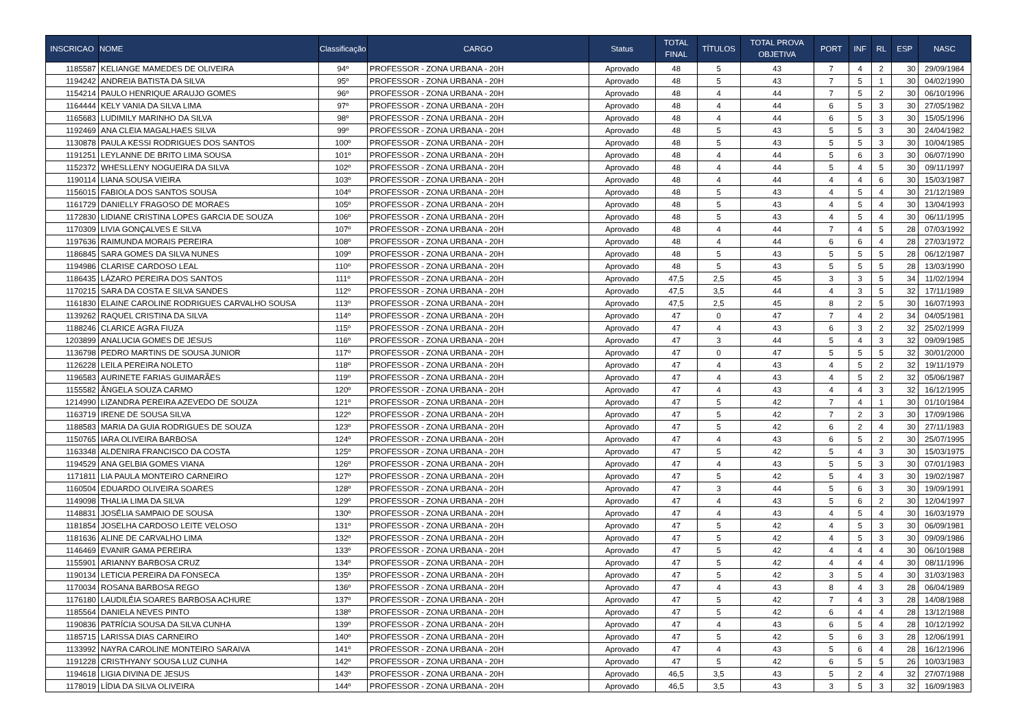| INSCRICAO | NOME | Classificação | CARGO | Status | TOTAL FINAL | TÍTULOS | TOTAL PROVA OBJETIVA | PORT | INF | RL | ESP | NASC |
| --- | --- | --- | --- | --- | --- | --- | --- | --- | --- | --- | --- | --- |
| 1185587 | KELIANGE MAMEDES DE OLIVEIRA | 94º | PROFESSOR - ZONA URBANA - 20H | Aprovado | 48 | 5 | 43 | 7 | 4 | 2 | 30 | 29/09/1984 |
| 1194242 | ANDREIA BATISTA DA SILVA | 95º | PROFESSOR - ZONA URBANA - 20H | Aprovado | 48 | 5 | 43 | 7 | 5 | 1 | 30 | 04/02/1990 |
| 1154214 | PAULO HENRIQUE ARAUJO GOMES | 96º | PROFESSOR - ZONA URBANA - 20H | Aprovado | 48 | 4 | 44 | 7 | 5 | 2 | 30 | 06/10/1996 |
| 1164444 | KELY VANIA DA SILVA LIMA | 97º | PROFESSOR - ZONA URBANA - 20H | Aprovado | 48 | 4 | 44 | 6 | 5 | 3 | 30 | 27/05/1982 |
| 1165683 | LUDIMILY MARINHO DA SILVA | 98º | PROFESSOR - ZONA URBANA - 20H | Aprovado | 48 | 4 | 44 | 6 | 5 | 3 | 30 | 15/05/1996 |
| 1192469 | ANA CLEIA MAGALHAES SILVA | 99º | PROFESSOR - ZONA URBANA - 20H | Aprovado | 48 | 5 | 43 | 5 | 5 | 3 | 30 | 24/04/1982 |
| 1130878 | PAULA KESSI RODRIGUES DOS SANTOS | 100º | PROFESSOR - ZONA URBANA - 20H | Aprovado | 48 | 5 | 43 | 5 | 5 | 3 | 30 | 10/04/1985 |
| 1191251 | LEYLANNE DE BRITO LIMA SOUSA | 101º | PROFESSOR - ZONA URBANA - 20H | Aprovado | 48 | 4 | 44 | 5 | 6 | 3 | 30 | 06/07/1990 |
| 1152372 | WHESLLENY NOGUEIRA DA SILVA | 102º | PROFESSOR - ZONA URBANA - 20H | Aprovado | 48 | 4 | 44 | 5 | 4 | 5 | 30 | 09/11/1997 |
| 1190114 | LIANA SOUSA VIEIRA | 103º | PROFESSOR - ZONA URBANA - 20H | Aprovado | 48 | 4 | 44 | 4 | 4 | 6 | 30 | 15/03/1987 |
| 1156015 | FABIOLA DOS SANTOS SOUSA | 104º | PROFESSOR - ZONA URBANA - 20H | Aprovado | 48 | 5 | 43 | 4 | 5 | 4 | 30 | 21/12/1989 |
| 1161729 | DANIELLY FRAGOSO DE MORAES | 105º | PROFESSOR - ZONA URBANA - 20H | Aprovado | 48 | 5 | 43 | 4 | 5 | 4 | 30 | 13/04/1993 |
| 1172830 | LIDIANE CRISTINA LOPES GARCIA DE SOUZA | 106º | PROFESSOR - ZONA URBANA - 20H | Aprovado | 48 | 5 | 43 | 4 | 5 | 4 | 30 | 06/11/1995 |
| 1170309 | LIVIA GONÇALVES E SILVA | 107º | PROFESSOR - ZONA URBANA - 20H | Aprovado | 48 | 4 | 44 | 7 | 4 | 5 | 28 | 07/03/1992 |
| 1197636 | RAIMUNDA MORAIS PEREIRA | 108º | PROFESSOR - ZONA URBANA - 20H | Aprovado | 48 | 4 | 44 | 6 | 6 | 4 | 28 | 27/03/1972 |
| 1186845 | SARA GOMES DA SILVA NUNES | 109º | PROFESSOR - ZONA URBANA - 20H | Aprovado | 48 | 5 | 43 | 5 | 5 | 5 | 28 | 06/12/1987 |
| 1194986 | CLARISE CARDOSO LEAL | 110º | PROFESSOR - ZONA URBANA - 20H | Aprovado | 48 | 5 | 43 | 5 | 5 | 5 | 28 | 13/03/1990 |
| 1186435 | LÁZARO PEREIRA DOS SANTOS | 111º | PROFESSOR - ZONA URBANA - 20H | Aprovado | 47,5 | 2,5 | 45 | 3 | 3 | 5 | 34 | 11/02/1994 |
| 1170215 | SARA DA COSTA E SILVA SANDES | 112º | PROFESSOR - ZONA URBANA - 20H | Aprovado | 47,5 | 3,5 | 44 | 4 | 3 | 5 | 32 | 17/11/1989 |
| 1161830 | ELAINE CAROLINE RODRIGUES CARVALHO SOUSA | 113º | PROFESSOR - ZONA URBANA - 20H | Aprovado | 47,5 | 2,5 | 45 | 8 | 2 | 5 | 30 | 16/07/1993 |
| 1139262 | RAQUEL CRISTINA DA SILVA | 114º | PROFESSOR - ZONA URBANA - 20H | Aprovado | 47 | 0 | 47 | 7 | 4 | 2 | 34 | 04/05/1981 |
| 1188246 | CLARICE AGRA FIUZA | 115º | PROFESSOR - ZONA URBANA - 20H | Aprovado | 47 | 4 | 43 | 6 | 3 | 2 | 32 | 25/02/1999 |
| 1203899 | ANALUCIA GOMES DE JESUS | 116º | PROFESSOR - ZONA URBANA - 20H | Aprovado | 47 | 3 | 44 | 5 | 4 | 3 | 32 | 09/09/1985 |
| 1136798 | PEDRO MARTINS DE SOUSA JUNIOR | 117º | PROFESSOR - ZONA URBANA - 20H | Aprovado | 47 | 0 | 47 | 5 | 5 | 5 | 32 | 30/01/2000 |
| 1126228 | LEILA PEREIRA NOLETO | 118º | PROFESSOR - ZONA URBANA - 20H | Aprovado | 47 | 4 | 43 | 4 | 5 | 2 | 32 | 19/11/1979 |
| 1196583 | AURINETE FARIAS GUIMARÃES | 119º | PROFESSOR - ZONA URBANA - 20H | Aprovado | 47 | 4 | 43 | 4 | 5 | 2 | 32 | 05/06/1987 |
| 1155582 | ÂNGELA SOUZA CARMO | 120º | PROFESSOR - ZONA URBANA - 20H | Aprovado | 47 | 4 | 43 | 4 | 4 | 3 | 32 | 16/12/1995 |
| 1214990 | LIZANDRA PEREIRA AZEVEDO DE SOUZA | 121º | PROFESSOR - ZONA URBANA - 20H | Aprovado | 47 | 5 | 42 | 7 | 4 | 1 | 30 | 01/10/1984 |
| 1163719 | IRENE DE SOUSA SILVA | 122º | PROFESSOR - ZONA URBANA - 20H | Aprovado | 47 | 5 | 42 | 7 | 2 | 3 | 30 | 17/09/1986 |
| 1188583 | MARIA DA GUIA RODRIGUES DE SOUZA | 123º | PROFESSOR - ZONA URBANA - 20H | Aprovado | 47 | 5 | 42 | 6 | 2 | 4 | 30 | 27/11/1983 |
| 1150765 | IARA OLIVEIRA BARBOSA | 124º | PROFESSOR - ZONA URBANA - 20H | Aprovado | 47 | 4 | 43 | 6 | 5 | 2 | 30 | 25/07/1995 |
| 1163348 | ALDENIRA FRANCISCO DA COSTA | 125º | PROFESSOR - ZONA URBANA - 20H | Aprovado | 47 | 5 | 42 | 5 | 4 | 3 | 30 | 15/03/1975 |
| 1194529 | ANA GELBIA GOMES VIANA | 126º | PROFESSOR - ZONA URBANA - 20H | Aprovado | 47 | 4 | 43 | 5 | 5 | 3 | 30 | 07/01/1983 |
| 1171811 | LIA PAULA MONTEIRO CARNEIRO | 127º | PROFESSOR - ZONA URBANA - 20H | Aprovado | 47 | 5 | 42 | 5 | 4 | 3 | 30 | 19/02/1987 |
| 1160504 | EDUARDO OLIVEIRA SOARES | 128º | PROFESSOR - ZONA URBANA - 20H | Aprovado | 47 | 3 | 44 | 5 | 6 | 3 | 30 | 19/09/1991 |
| 1149098 | THALIA LIMA DA SILVA | 129º | PROFESSOR - ZONA URBANA - 20H | Aprovado | 47 | 4 | 43 | 5 | 6 | 2 | 30 | 12/04/1997 |
| 1148831 | JOSÉLIA SAMPAIO DE SOUSA | 130º | PROFESSOR - ZONA URBANA - 20H | Aprovado | 47 | 4 | 43 | 4 | 5 | 4 | 30 | 16/03/1979 |
| 1181854 | JOSELHA CARDOSO LEITE VELOSO | 131º | PROFESSOR - ZONA URBANA - 20H | Aprovado | 47 | 5 | 42 | 4 | 5 | 3 | 30 | 06/09/1981 |
| 1181636 | ALINE DE CARVALHO LIMA | 132º | PROFESSOR - ZONA URBANA - 20H | Aprovado | 47 | 5 | 42 | 4 | 5 | 3 | 30 | 09/09/1986 |
| 1146469 | EVANIR GAMA PEREIRA | 133º | PROFESSOR - ZONA URBANA - 20H | Aprovado | 47 | 5 | 42 | 4 | 4 | 4 | 30 | 06/10/1988 |
| 1155901 | ARIANNY BARBOSA CRUZ | 134º | PROFESSOR - ZONA URBANA - 20H | Aprovado | 47 | 5 | 42 | 4 | 4 | 4 | 30 | 08/11/1996 |
| 1190134 | LETICIA PEREIRA DA FONSECA | 135º | PROFESSOR - ZONA URBANA - 20H | Aprovado | 47 | 5 | 42 | 3 | 5 | 4 | 30 | 31/03/1983 |
| 1170034 | ROSANA BARBOSA REGO | 136º | PROFESSOR - ZONA URBANA - 20H | Aprovado | 47 | 4 | 43 | 8 | 4 | 3 | 28 | 06/04/1989 |
| 1176180 | LAUDILÉIA SOARES BARBOSA ACHURE | 137º | PROFESSOR - ZONA URBANA - 20H | Aprovado | 47 | 5 | 42 | 7 | 4 | 3 | 28 | 14/08/1988 |
| 1185564 | DANIELA NEVES PINTO | 138º | PROFESSOR - ZONA URBANA - 20H | Aprovado | 47 | 5 | 42 | 6 | 4 | 4 | 28 | 13/12/1988 |
| 1190836 | PATRÍCIA SOUSA DA SILVA CUNHA | 139º | PROFESSOR - ZONA URBANA - 20H | Aprovado | 47 | 4 | 43 | 6 | 5 | 4 | 28 | 10/12/1992 |
| 1185715 | LARISSA DIAS CARNEIRO | 140º | PROFESSOR - ZONA URBANA - 20H | Aprovado | 47 | 5 | 42 | 5 | 6 | 3 | 28 | 12/06/1991 |
| 1133992 | NAYRA CAROLINE MONTEIRO SARAIVA | 141º | PROFESSOR - ZONA URBANA - 20H | Aprovado | 47 | 4 | 43 | 5 | 6 | 4 | 28 | 16/12/1996 |
| 1191228 | CRISTHYANY SOUSA LUZ CUNHA | 142º | PROFESSOR - ZONA URBANA - 20H | Aprovado | 47 | 5 | 42 | 6 | 5 | 5 | 26 | 10/03/1983 |
| 1194618 | LIGIA DIVINA DE JESUS | 143º | PROFESSOR - ZONA URBANA - 20H | Aprovado | 46,5 | 3,5 | 43 | 5 | 2 | 4 | 32 | 27/07/1988 |
| 1178019 | LÍDIA DA SILVA OLIVEIRA | 144º | PROFESSOR - ZONA URBANA - 20H | Aprovado | 46,5 | 3,5 | 43 | 3 | 5 | 3 | 32 | 16/09/1983 |